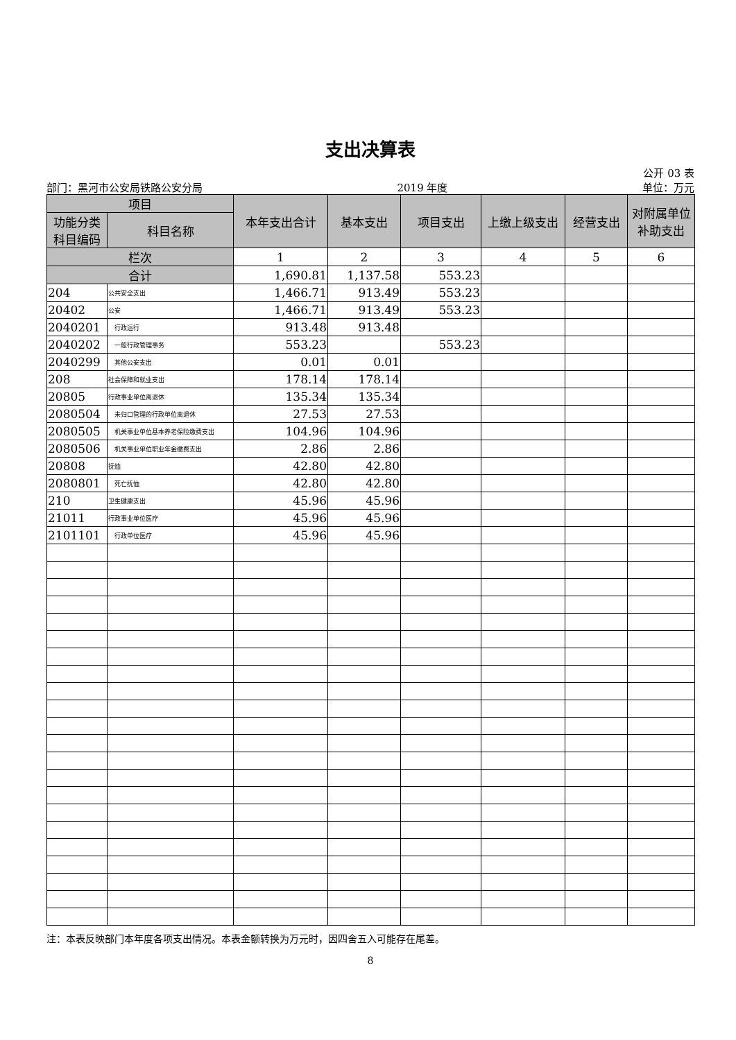支出决算表
公开 03 表
部门：黑河市公安局铁路公安分局 2019 年度 单位：万元
| 项目 | | 本年支出合计 | 基本支出 | 项目支出 | 上缴上级支出 | 经营支出 | 对附属单位补助支出 |
| --- | --- | --- | --- | --- | --- | --- | --- |
| 功能分类科目编码 | 科目名称 | | | | | | |
| 栏次 | | 1 | 2 | 3 | 4 | 5 | 6 |
| 合计 | | 1,690.81 | 1,137.58 | 553.23 | | | |
| 204 | 公共安全支出 | 1,466.71 | 913.49 | 553.23 | | | |
| 20402 | 公安 | 1,466.71 | 913.49 | 553.23 | | | |
| 2040201 | 行政运行 | 913.48 | 913.48 | | | | |
| 2040202 | 一般行政管理事务 | 553.23 | | 553.23 | | | |
| 2040299 | 其他公安支出 | 0.01 | 0.01 | | | | |
| 208 | 社会保障和就业支出 | 178.14 | 178.14 | | | | |
| 20805 | 行政事业单位离退休 | 135.34 | 135.34 | | | | |
| 2080504 | 未归口管理的行政单位离退休 | 27.53 | 27.53 | | | | |
| 2080505 | 机关事业单位基本养老保险缴费支出 | 104.96 | 104.96 | | | | |
| 2080506 | 机关事业单位职业年金缴费支出 | 2.86 | 2.86 | | | | |
| 20808 | 抚恤 | 42.80 | 42.80 | | | | |
| 2080801 | 死亡抚恤 | 42.80 | 42.80 | | | | |
| 210 | 卫生健康支出 | 45.96 | 45.96 | | | | |
| 21011 | 行政事业单位医疗 | 45.96 | 45.96 | | | | |
| 2101101 | 行政单位医疗 | 45.96 | 45.96 | | | | |
注：本表反映部门本年度各项支出情况。本表金额转换为万元时，因四舍五入可能存在尾差。
8